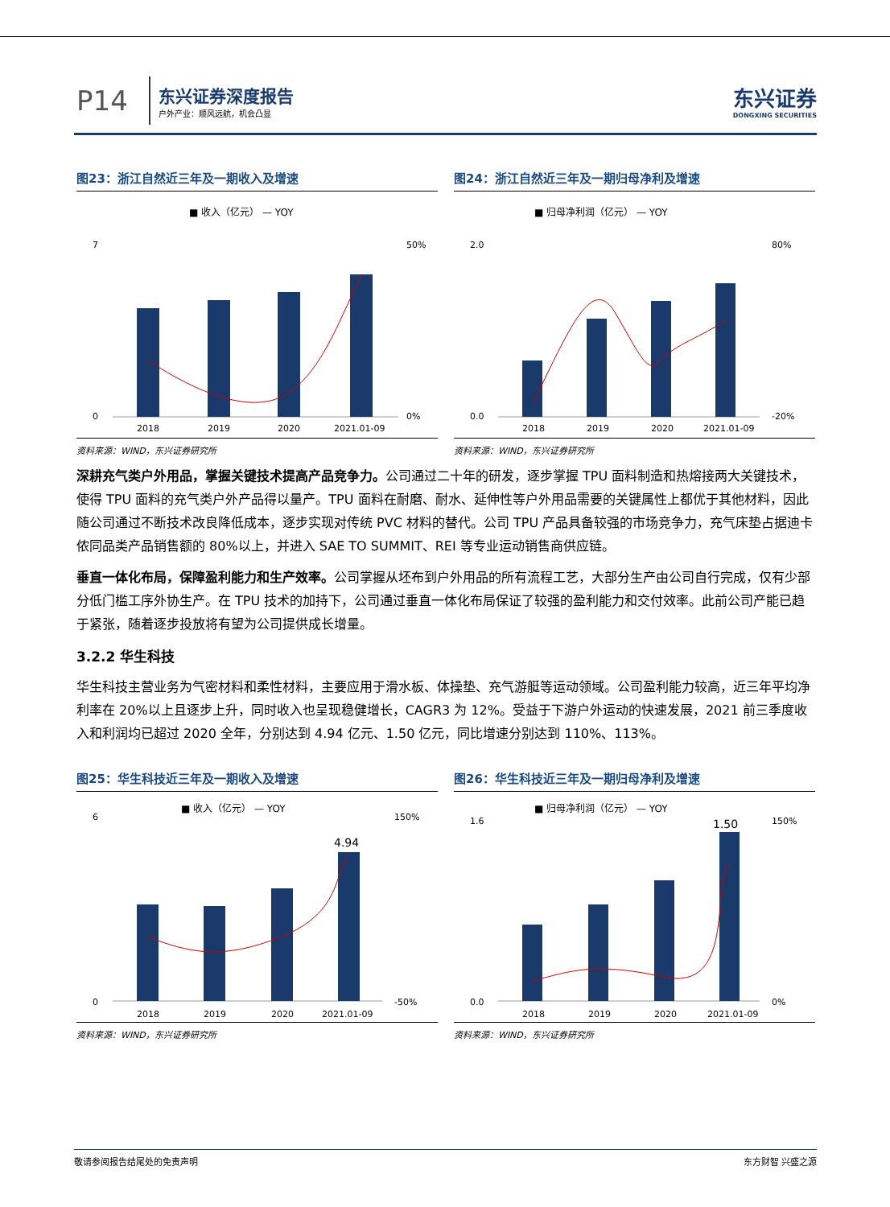P14
东兴证券深度报告
户外产业：顺风远航，机会凸显
东兴证券
DONGXING SECURITIES
图23：浙江自然近三年及一期收入及增速
■ 收入（亿元） — YOY
2018
2019
2020
2021.01-09
7
0
50%
0%
资料来源：WIND，东兴证券研究所
图24：浙江自然近三年及一期归母净利及增速
■ 归母净利润（亿元） — YOY
2018
2019
2020
2021.01-09
2.0
0.0
80%
-20%
资料来源：WIND，东兴证券研究所
深耕充气类户外用品，掌握关键技术提高产品竞争力。公司通过二十年的研发，逐步掌握 TPU 面料制造和热熔接两大关键技术，使得 TPU 面料的充气类户外产品得以量产。TPU 面料在耐磨、耐水、延伸性等户外用品需要的关键属性上都优于其他材料，因此随公司通过不断技术改良降低成本，逐步实现对传统 PVC 材料的替代。公司 TPU 产品具备较强的市场竞争力，充气床垫占据迪卡侬同品类产品销售额的 80%以上，并进入 SAE TO SUMMIT、REI 等专业运动销售商供应链。
垂直一体化布局，保障盈利能力和生产效率。公司掌握从坯布到户外用品的所有流程工艺，大部分生产由公司自行完成，仅有少部分低门槛工序外协生产。在 TPU 技术的加持下，公司通过垂直一体化布局保证了较强的盈利能力和交付效率。此前公司产能已趋于紧张，随着逐步投放将有望为公司提供成长增量。
3.2.2 华生科技
华生科技主营业务为气密材料和柔性材料，主要应用于滑水板、体操垫、充气游艇等运动领域。公司盈利能力较高，近三年平均净利率在 20%以上且逐步上升，同时收入也呈现稳健增长，CAGR3 为 12%。受益于下游户外运动的快速发展，2021 前三季度收入和利润均已超过 2020 全年，分别达到 4.94 亿元、1.50 亿元，同比增速分别达到 110%、113%。
图25：华生科技近三年及一期收入及增速
■ 收入（亿元） — YOY
4.94
2018
2019
2020
2021.01-09
6
0
150%
-50%
资料来源：WIND，东兴证券研究所
图26：华生科技近三年及一期归母净利及增速
■ 归母净利润（亿元） — YOY
1.50
2018
2019
2020
2021.01-09
1.6
0.0
150%
0%
资料来源：WIND，东兴证券研究所
敬请参阅报告结尾处的免责声明 东方财智 兴盛之源